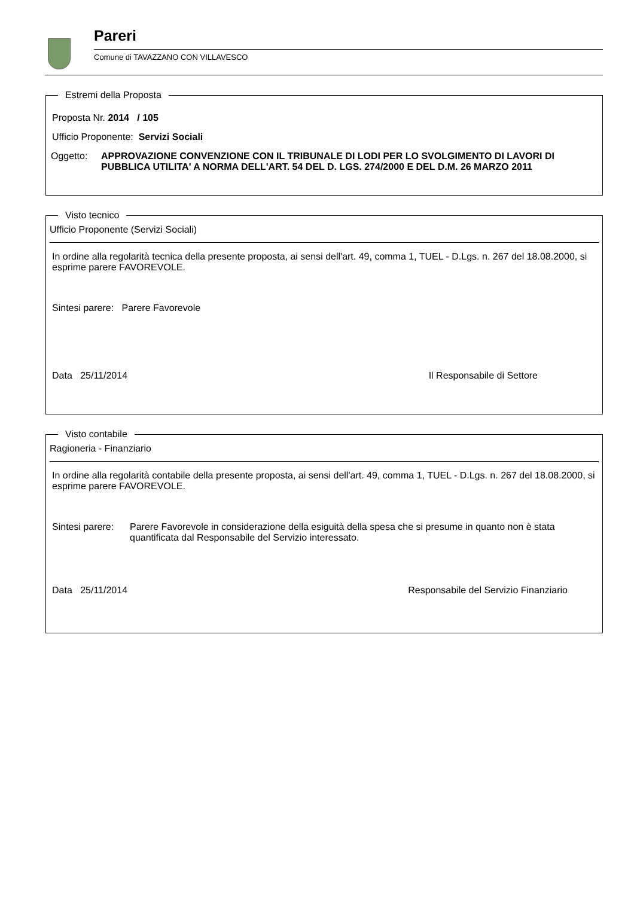Pareri
Comune di TAVAZZANO CON VILLAVESCO
Estremi della Proposta
Proposta Nr. 2014 / 105
Ufficio Proponente: Servizi Sociali
| Oggetto: | APPROVAZIONE CONVENZIONE CON IL TRIBUNALE DI LODI PER LO SVOLGIMENTO DI LAVORI DI PUBBLICA UTILITA' A NORMA DELL'ART. 54 DEL D. LGS. 274/2000 E DEL D.M. 26 MARZO 2011 |
Visto tecnico
Ufficio Proponente (Servizi Sociali)
In ordine alla regolarità tecnica della presente proposta, ai sensi dell'art. 49, comma 1, TUEL - D.Lgs. n. 267 del 18.08.2000, si esprime parere FAVOREVOLE.
Sintesi parere: Parere Favorevole
Data 25/11/2014 Il Responsabile di Settore
Visto contabile
Ragioneria - Finanziario
In ordine alla regolarità contabile della presente proposta, ai sensi dell'art. 49, comma 1, TUEL - D.Lgs. n. 267 del 18.08.2000, si esprime parere FAVOREVOLE.
| Sintesi parere: | Parere Favorevole in considerazione della esiguità della spesa che si presume in quanto non è stata quantificata dal Responsabile del Servizio interessato. |
Data 25/11/2014 Responsabile del Servizio Finanziario